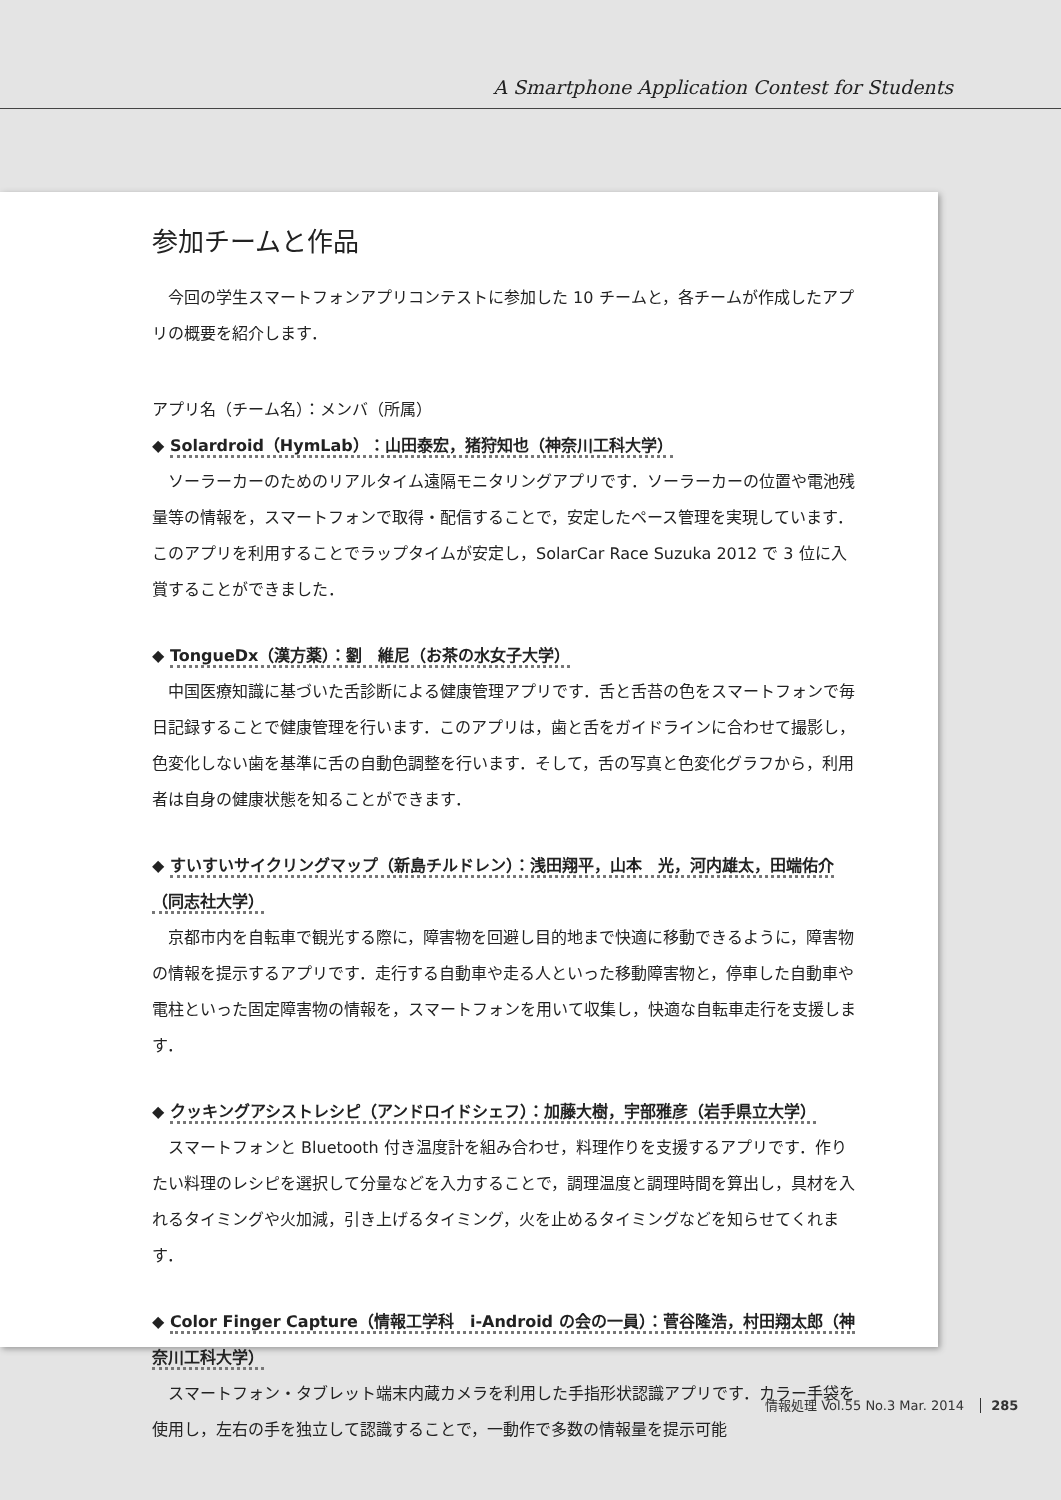A Smartphone Application Contest for Students
参加チームと作品
今回の学生スマートフォンアプリコンテストに参加した 10 チームと，各チームが作成したアプリの概要を紹介します．
アプリ名（チーム名）：メンバ（所属）
◆ Solardroid（HymLab）：山田泰宏，猪狩知也（神奈川工科大学）
ソーラーカーのためのリアルタイム遠隔モニタリングアプリです．ソーラーカーの位置や電池残量等の情報を，スマートフォンで取得・配信することで，安定したペース管理を実現しています．このアプリを利用することでラップタイムが安定し，SolarCar Race Suzuka 2012 で 3 位に入賞することができました．
◆ TongueDx（漢方薬）：劉　維尼（お茶の水女子大学）
中国医療知識に基づいた舌診断による健康管理アプリです．舌と舌苔の色をスマートフォンで毎日記録することで健康管理を行います．このアプリは，歯と舌をガイドラインに合わせて撮影し，色変化しない歯を基準に舌の自動色調整を行います．そして，舌の写真と色変化グラフから，利用者は自身の健康状態を知ることができます．
◆ すいすいサイクリングマップ（新島チルドレン）：浅田翔平，山本　光，河内雄太，田端佑介（同志社大学）
京都市内を自転車で観光する際に，障害物を回避し目的地まで快適に移動できるように，障害物の情報を提示するアプリです．走行する自動車や走る人といった移動障害物と，停車した自動車や電柱といった固定障害物の情報を，スマートフォンを用いて収集し，快適な自転車走行を支援します．
◆ クッキングアシストレシピ（アンドロイドシェフ）：加藤大樹，宇部雅彦（岩手県立大学）
スマートフォンと Bluetooth 付き温度計を組み合わせ，料理作りを支援するアプリです．作りたい料理のレシピを選択して分量などを入力することで，調理温度と調理時間を算出し，具材を入れるタイミングや火加減，引き上げるタイミング，火を止めるタイミングなどを知らせてくれます．
◆ Color Finger Capture（情報工学科　i-Android の会の一員）：菅谷隆浩，村田翔太郎（神奈川工科大学）
スマートフォン・タブレット端末内蔵カメラを利用した手指形状認識アプリです．カラー手袋を使用し，左右の手を独立して認識することで，一動作で多数の情報量を提示可能
情報処理 Vol.55 No.3 Mar. 2014 285